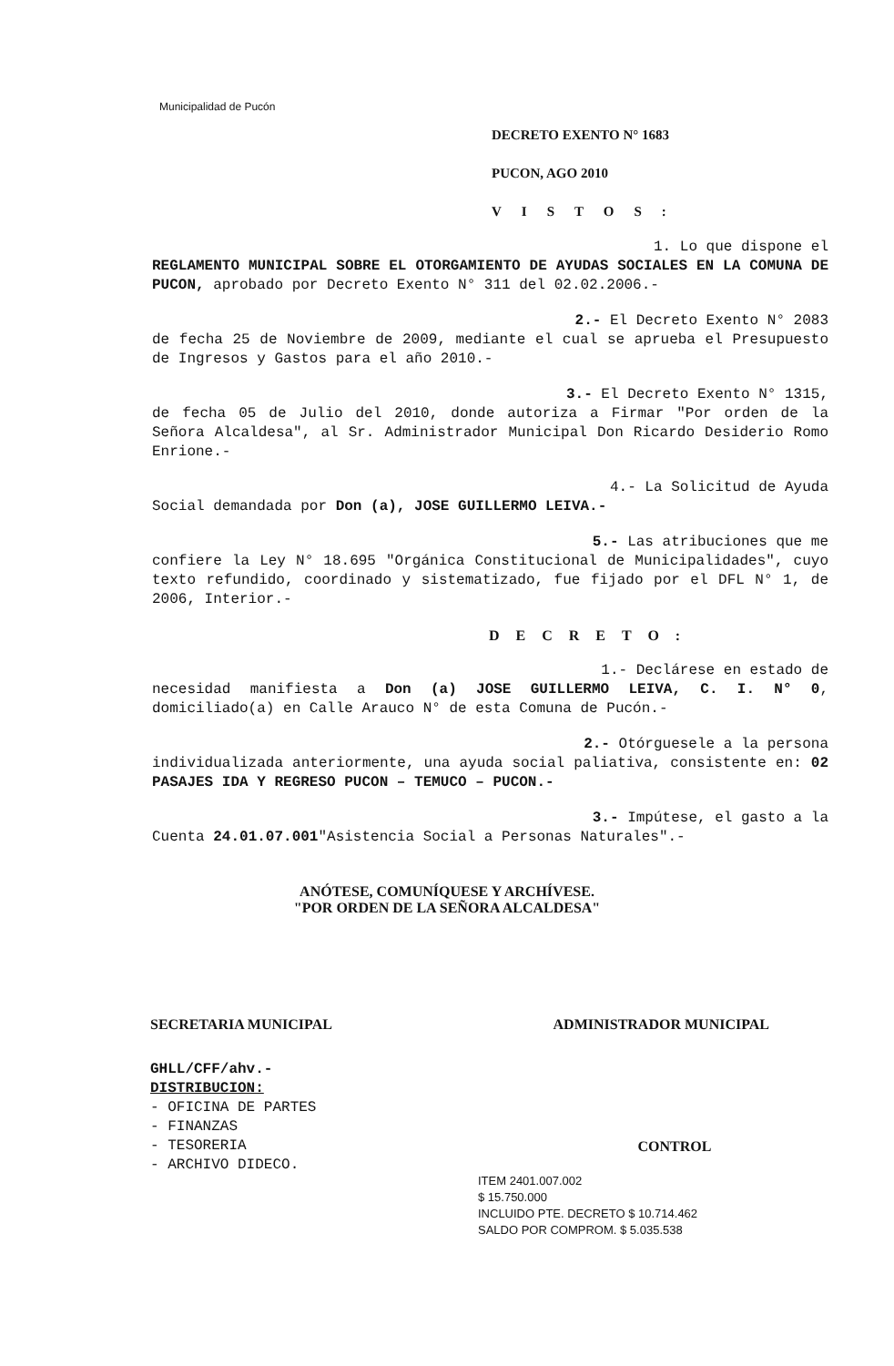Municipalidad de Pucón
DECRETO EXENTO N° 1683
PUCON, AGO 2010
VISTOS:
1. Lo que dispone el
REGLAMENTO MUNICIPAL SOBRE EL OTORGAMIENTO DE AYUDAS SOCIALES EN LA COMUNA DE PUCON, aprobado por Decreto Exento N° 311 del 02.02.2006.-
2.- El Decreto Exento N° 2083
de fecha 25 de Noviembre de 2009, mediante el cual se aprueba el Presupuesto de Ingresos y Gastos para el año 2010.-
3.- El Decreto Exento N° 1315,
de fecha 05 de Julio del 2010, donde autoriza a Firmar "Por orden de la Señora Alcaldesa", al Sr. Administrador Municipal Don Ricardo Desiderio Romo Enrione.-
4.- La Solicitud de Ayuda
Social demandada por Don (a), JOSE GUILLERMO LEIVA.-
5.- Las atribuciones que me
confiere la Ley N° 18.695 "Orgánica Constitucional de Municipalidades", cuyo texto refundido, coordinado y sistematizado, fue fijado por el DFL N° 1, de 2006, Interior.-
DECRETO:
1.- Declárese en estado de
necesidad manifiesta a Don (a) JOSE GUILLERMO LEIVA, C. I. N° 0, domiciliado(a) en Calle Arauco N° de esta Comuna de Pucón.-
2.- Otórguesele a la persona
individualizada anteriormente, una ayuda social paliativa, consistente en: 02 PASAJES IDA Y REGRESO PUCON – TEMUCO – PUCON.-
3.- Impútese, el gasto a la
Cuenta 24.01.07.001"Asistencia Social a Personas Naturales".-
ANÓTESE, COMUNÍQUESE Y ARCHÍVESE.
"POR ORDEN DE LA SEÑORA ALCALDESA"
SECRETARIA MUNICIPAL ADMINISTRADOR MUNICIPAL
GHLL/CFF/ahv.-
DISTRIBUCION:
- OFICINA DE PARTES
- FINANZAS
- TESORERIA
- ARCHIVO DIDECO.
CONTROL
ITEM 2401.007.002
$ 15.750.000
INCLUIDO PTE. DECRETO $ 10.714.462
SALDO POR COMPROM. $ 5.035.538